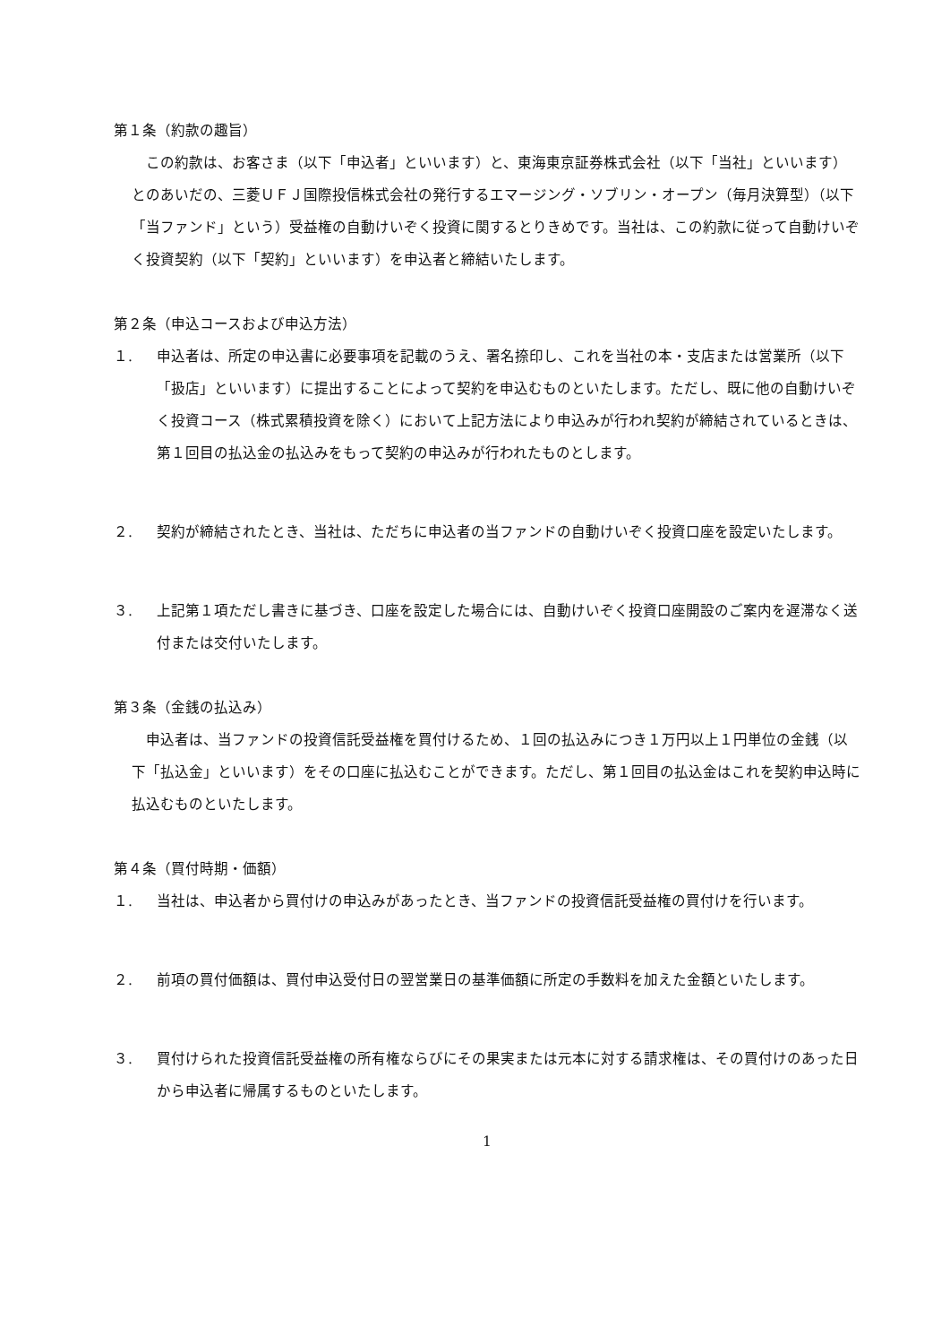第１条（約款の趣旨）
　この約款は、お客さま（以下「申込者」といいます）と、東海東京証券株式会社（以下「当社」といいます）とのあいだの、三菱ＵＦＪ国際投信株式会社の発行するエマージング・ソブリン・オープン（毎月決算型）（以下「当ファンド」という）受益権の自動けいぞく投資に関するとりきめです。当社は、この約款に従って自動けいぞく投資契約（以下「契約」といいます）を申込者と締結いたします。
第２条（申込コースおよび申込方法）
１. 申込者は、所定の申込書に必要事項を記載のうえ、署名捺印し、これを当社の本・支店または営業所（以下「扱店」といいます）に提出することによって契約を申込むものといたします。ただし、既に他の自動けいぞく投資コース（株式累積投資を除く）において上記方法により申込みが行われ契約が締結されているときは、第１回目の払込金の払込みをもって契約の申込みが行われたものとします。
２. 契約が締結されたとき、当社は、ただちに申込者の当ファンドの自動けいぞく投資口座を設定いたします。
３. 上記第１項ただし書きに基づき、口座を設定した場合には、自動けいぞく投資口座開設のご案内を遅滞なく送付または交付いたします。
第３条（金銭の払込み）
　申込者は、当ファンドの投資信託受益権を買付けるため、１回の払込みにつき１万円以上１円単位の金銭（以下「払込金」といいます）をその口座に払込むことができます。ただし、第１回目の払込金はこれを契約申込時に払込むものといたします。
第４条（買付時期・価額）
１. 当社は、申込者から買付けの申込みがあったとき、当ファンドの投資信託受益権の買付けを行います。
２. 前項の買付価額は、買付申込受付日の翌営業日の基準価額に所定の手数料を加えた金額といたします。
３. 買付けられた投資信託受益権の所有権ならびにその果実または元本に対する請求権は、その買付けのあった日から申込者に帰属するものといたします。
1